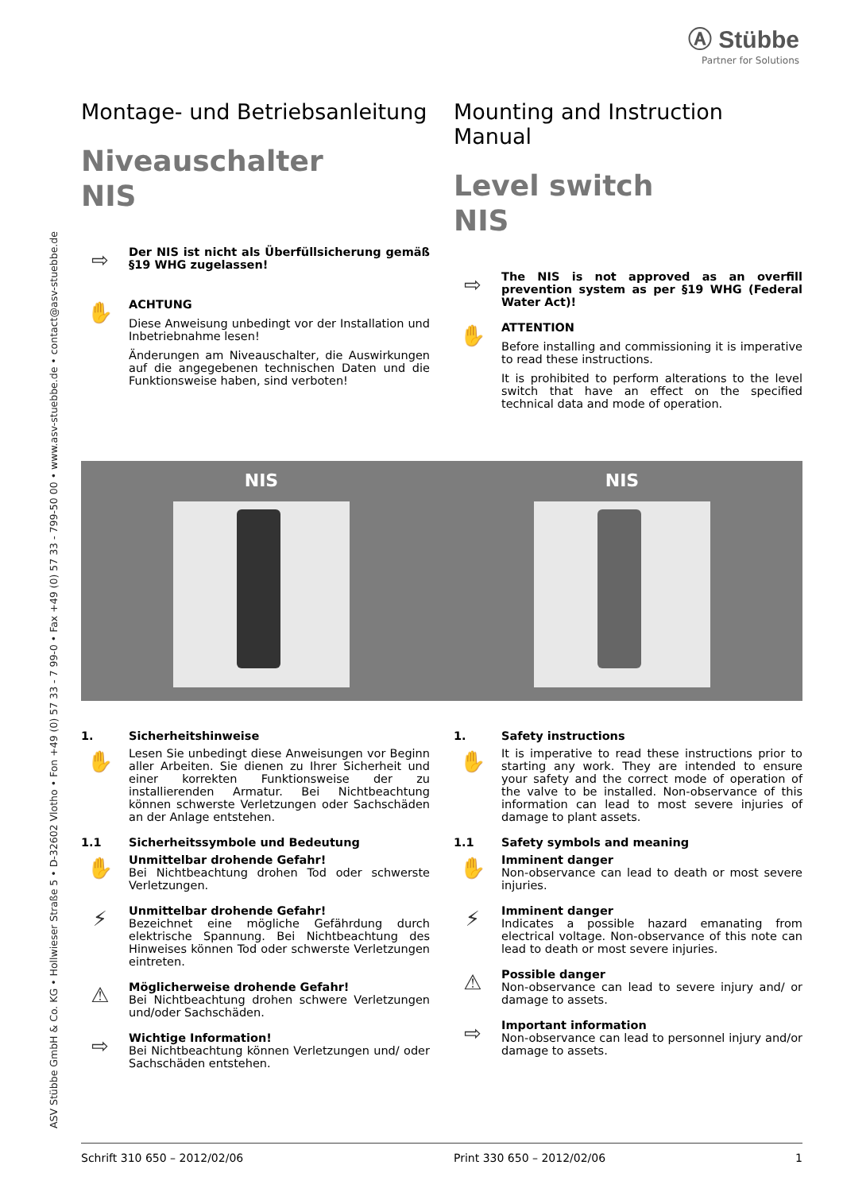Ⓐ Stübbe
Partner for Solutions
ASV Stübbe GmbH & Co. KG • Hollwieser Straße 5 • D-32602 Vlotho • Fon +49 (0) 57 33 - 7 99-0 • Fax +49 (0) 57 33 - 799-50 00 • www.asv-stuebbe.de • contact@asv-stuebbe.de
Montage- und Betriebsanleitung
Niveauschalter
NIS
⇨
Der NIS ist nicht als Überfüllsicherung gemäß §19 WHG zugelassen!
✋
ACHTUNG
Diese Anweisung unbedingt vor der Installation und Inbetriebnahme lesen!
Änderungen am Niveauschalter, die Auswirkungen auf die angegebenen technischen Daten und die Funktionsweise haben, sind verboten!
Mounting and Instruction Manual
Level switch
NIS
⇨
The NIS is not approved as an overfill prevention system as per §19 WHG (Federal Water Act)!
✋
ATTENTION
Before installing and commissioning it is imperative to read these instructions.
It is prohibited to perform alterations to the level switch that have an effect on the specified technical data and mode of operation.
NIS NIS
1. Sicherheitshinweise
✋
Lesen Sie unbedingt diese Anweisungen vor Beginn aller Arbeiten. Sie dienen zu Ihrer Sicherheit und einer korrekten Funktionsweise der zu installierenden Armatur. Bei Nicht­beachtung können schwerste Verletzungen oder Sachschäden an der Anlage entstehen.
1.1 Sicherheitssymbole und Bedeutung
✋
Unmittelbar drohende Gefahr!
Bei Nichtbeachtung drohen Tod oder schwerste Verletzungen.
⚡
Unmittelbar drohende Gefahr!
Bezeichnet eine mögliche Gefährdung durch elektrische Spannung. Bei Nichtbeachtung des Hinweises können Tod oder schwerste Verletzungen eintreten.
⚠
Möglicherweise drohende Gefahr!
Bei Nichtbeachtung drohen schwere Verletzungen und/oder Sachschäden.
⇨
Wichtige Information!
Bei Nichtbeachtung können Verletzungen und/ oder Sachschäden entstehen.
1. Safety instructions
✋
It is imperative to read these instructions prior to starting any work. They are intended to ensure your safety and the correct mode of operation of the valve to be installed. Non-observance of this information can lead to most severe injuries of damage to plant assets.
1.1 Safety symbols and meaning
✋
Imminent danger
Non-observance can lead to death or most severe injuries.
⚡
Imminent danger
Indicates a possible hazard emanating from electrical voltage. Non-observance of this note can lead to death or most severe injuries.
⚠
Possible danger
Non-observance can lead to severe injury and/ or damage to assets.
⇨
Important information
Non-observance can lead to personnel injury and/or damage to assets.
Schrift 310 650 – 2012/02/06 Print 330 650 – 2012/02/06 1